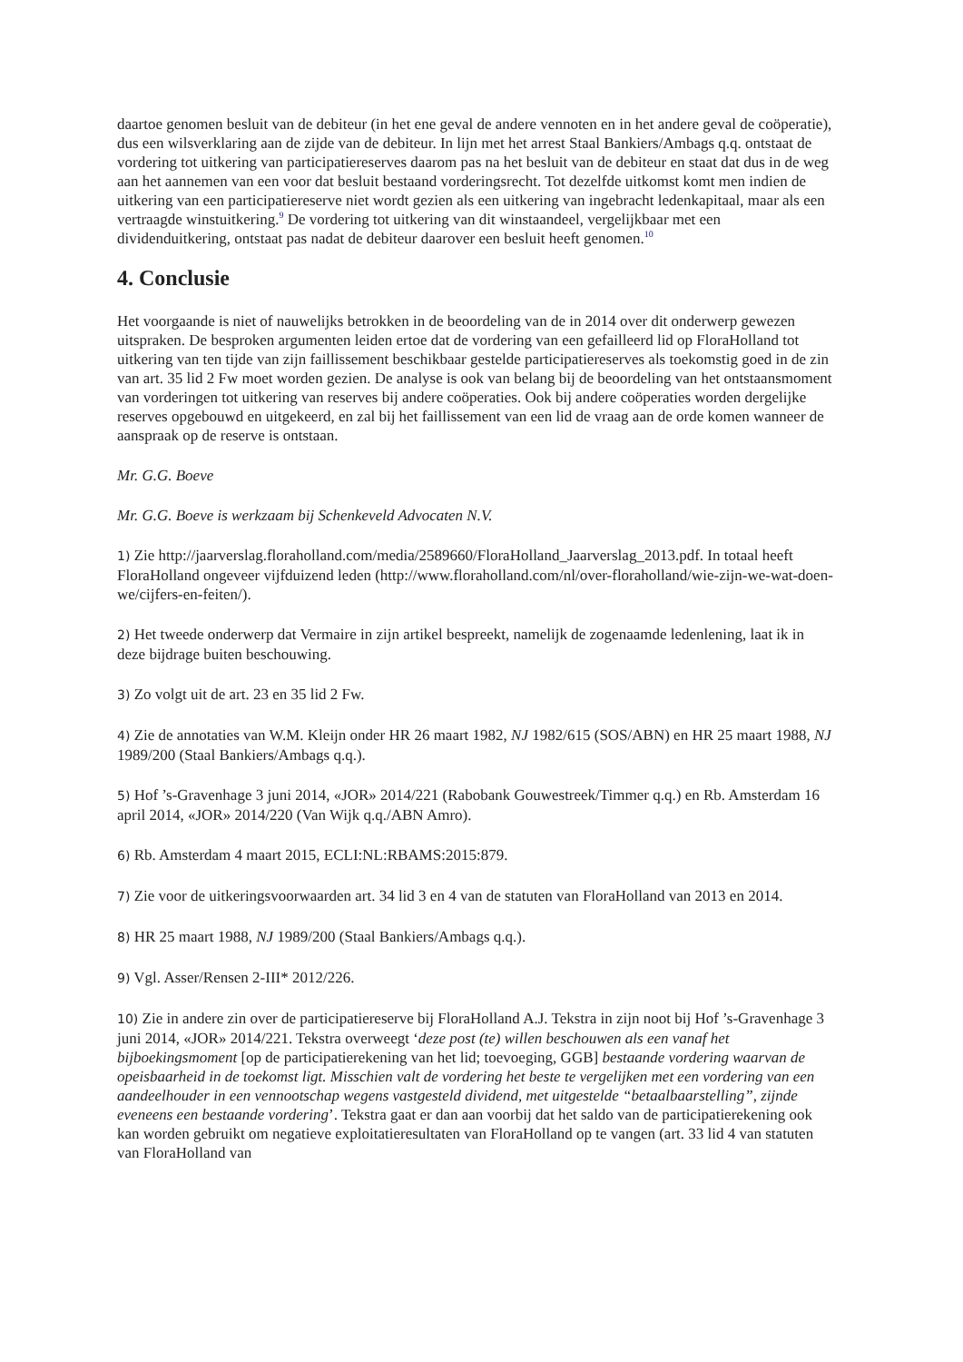daartoe genomen besluit van de debiteur (in het ene geval de andere vennoten en in het andere geval de coöperatie), dus een wilsverklaring aan de zijde van de debiteur. In lijn met het arrest Staal Bankiers/Ambags q.q. ontstaat de vordering tot uitkering van participatiereserves daarom pas na het besluit van de debiteur en staat dat dus in de weg aan het aannemen van een voor dat besluit bestaand vorderingsrecht. Tot dezelfde uitkomst komt men indien de uitkering van een participatiereserve niet wordt gezien als een uitkering van ingebracht ledenkapitaal, maar als een vertraagde winstuitkering.<sup>9</sup> De vordering tot uitkering van dit winstaandeel, vergelijkbaar met een dividenduitkering, ontstaat pas nadat de debiteur daarover een besluit heeft genomen.<sup>10</sup>
4. Conclusie
Het voorgaande is niet of nauwelijks betrokken in de beoordeling van de in 2014 over dit onderwerp gewezen uitspraken. De besproken argumenten leiden ertoe dat de vordering van een gefailleerd lid op FloraHolland tot uitkering van ten tijde van zijn faillissement beschikbaar gestelde participatiereserves als toekomstig goed in de zin van art. 35 lid 2 Fw moet worden gezien. De analyse is ook van belang bij de beoordeling van het ontstaansmoment van vorderingen tot uitkering van reserves bij andere coöperaties. Ook bij andere coöperaties worden dergelijke reserves opgebouwd en uitgekeerd, en zal bij het faillissement van een lid de vraag aan de orde komen wanneer de aanspraak op de reserve is ontstaan.
Mr. G.G. Boeve
Mr. G.G. Boeve is werkzaam bij Schenkeveld Advocaten N.V.
1) Zie http://jaarverslag.floraholland.com/media/2589660/FloraHolland_Jaarverslag_2013.pdf. In totaal heeft FloraHolland ongeveer vijfduizend leden (http://www.floraholland.com/nl/over-floraholland/wie-zijn-we-wat-doen-we/cijfers-en-feiten/).
2) Het tweede onderwerp dat Vermaire in zijn artikel bespreekt, namelijk de zogenaamde ledenlening, laat ik in deze bijdrage buiten beschouwing.
3) Zo volgt uit de art. 23 en 35 lid 2 Fw.
4) Zie de annotaties van W.M. Kleijn onder HR 26 maart 1982, NJ 1982/615 (SOS/ABN) en HR 25 maart 1988, NJ 1989/200 (Staal Bankiers/Ambags q.q.).
5) Hof ’s-Gravenhage 3 juni 2014, «JOR» 2014/221 (Rabobank Gouwestreek/Timmer q.q.) en Rb. Amsterdam 16 april 2014, «JOR» 2014/220 (Van Wijk q.q./ABN Amro).
6) Rb. Amsterdam 4 maart 2015, ECLI:NL:RBAMS:2015:879.
7) Zie voor de uitkeringsvoorwaarden art. 34 lid 3 en 4 van de statuten van FloraHolland van 2013 en 2014.
8) HR 25 maart 1988, NJ 1989/200 (Staal Bankiers/Ambags q.q.).
9) Vgl. Asser/Rensen 2-III* 2012/226.
10) Zie in andere zin over de participatiereserve bij FloraHolland A.J. Tekstra in zijn noot bij Hof ’s-Gravenhage 3 juni 2014, «JOR» 2014/221. Tekstra overweegt ‘deze post (te) willen beschouwen als een vanaf het bijboekingsmoment [op de participatierekening van het lid; toevoeging, GGB] bestaande vordering waarvan de opeisbaarheid in de toekomst ligt. Misschien valt de vordering het beste te vergelijken met een vordering van een aandeelhouder in een vennootschap wegens vastgesteld dividend, met uitgestelde “betaalbaarstelling”, zijnde eveneens een bestaande vordering’. Tekstra gaat er dan aan voorbij dat het saldo van de participatierekening ook kan worden gebruikt om negatieve exploitatieresultaten van FloraHolland op te vangen (art. 33 lid 4 van statuten van FloraHolland van